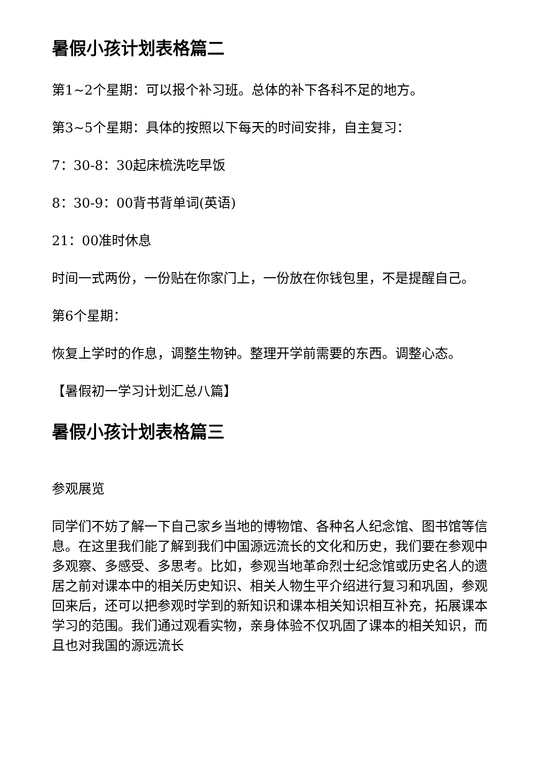暑假小孩计划表格篇二
第1~2个星期：可以报个补习班。总体的补下各科不足的地方。
第3~5个星期：具体的按照以下每天的时间安排，自主复习：
7：30-8：30起床梳洗吃早饭
8：30-9：00背书背单词(英语)
21：00准时休息
时间一式两份，一份贴在你家门上，一份放在你钱包里，不是提醒自己。
第6个星期：
恢复上学时的作息，调整生物钟。整理开学前需要的东西。调整心态。
【暑假初一学习计划汇总八篇】
暑假小孩计划表格篇三
参观展览
同学们不妨了解一下自己家乡当地的博物馆、各种名人纪念馆、图书馆等信息。在这里我们能了解到我们中国源远流长的文化和历史，我们要在参观中多观察、多感受、多思考。比如，参观当地革命烈士纪念馆或历史名人的遗居之前对课本中的相关历史知识、相关人物生平介绍进行复习和巩固，参观回来后，还可以把参观时学到的新知识和课本相关知识相互补充，拓展课本学习的范围。我们通过观看实物，亲身体验不仅巩固了课本的相关知识，而且也对我国的源远流长